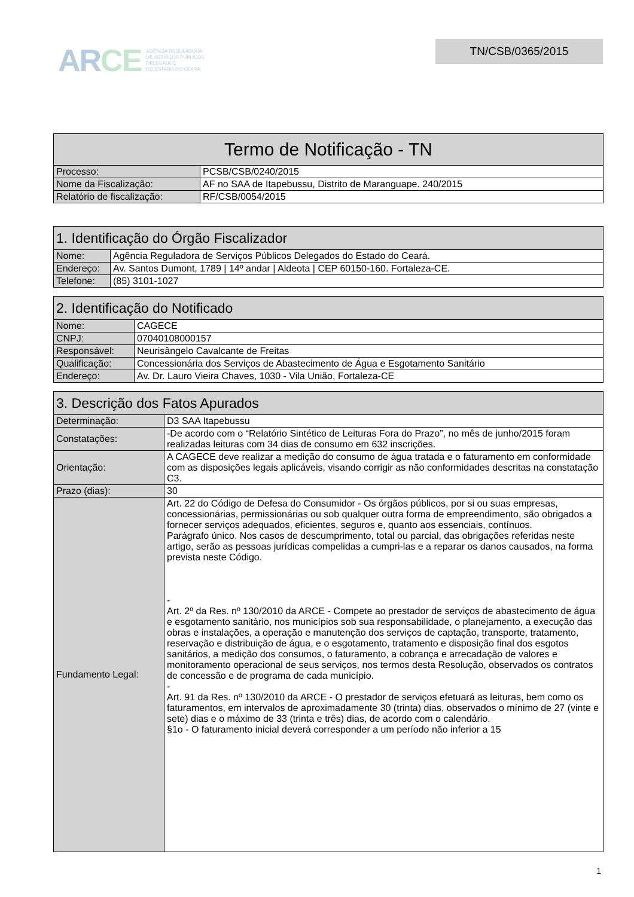ARCE
AGÊNCIA REGULADORA
DE SERVIÇOS PÚBLICOS
DELEGADOS
DO ESTADO DO CEARÁ
TN/CSB/0365/2015
| Termo de Notificação - TN | |
| --- | --- |
| Processo: | PCSB/CSB/0240/2015 |
| Nome da Fiscalização: | AF no SAA de Itapebussu, Distrito de Maranguape. 240/2015 |
| Relatório de fiscalização: | RF/CSB/0054/2015 |
| 1. Identificação do Órgão Fiscalizador | |
| --- | --- |
| Nome: | Agência Reguladora de Serviços Públicos Delegados do Estado do Ceará. |
| Endereço: | Av. Santos Dumont, 1789 / 14º andar / Aldeota / CEP 60150-160. Fortaleza-CE. |
| Telefone: | (85) 3101-1027 |
| 2. Identificação do Notificado | |
| --- | --- |
| Nome: | CAGECE |
| CNPJ: | 07040108000157 |
| Responsável: | Neurisângelo Cavalcante de Freitas |
| Qualificação: | Concessionária dos Serviços de Abastecimento de Água e Esgotamento Sanitário |
| Endereço: | Av. Dr. Lauro Vieira Chaves, 1030 - Vila União, Fortaleza-CE |
| 3. Descrição dos Fatos Apurados | |
| --- | --- |
| Determinação: | D3 SAA Itapebussu |
| Constatações: | -De acordo com o “Relatório Sintético de Leituras Fora do Prazo”, no mês de junho/2015 foram realizadas leituras com 34 dias de consumo em 632 inscrições. |
| Orientação: | A CAGECE deve realizar a medição do consumo de água tratada e o faturamento em conformidade com as disposições legais aplicáveis, visando corrigir as não conformidades descritas na constatação C3. |
| Prazo (dias): | 30 |
| Fundamento Legal: | Art. 22 do Código de Defesa do Consumidor - Os órgãos públicos, por si ou suas empresas, concessionárias, permissionárias ou sob qualquer outra forma de empreendimento, são obrigados a fornecer serviços adequados, eficientes, seguros e, quanto aos essenciais, contínuos. Parágrafo único. Nos casos de descumprimento, total ou parcial, das obrigações referidas neste artigo, serão as pessoas jurídicas compelidas a cumpri-las e a reparar os danos causados, na forma prevista neste Código. - Art. 2º da Res. nº 130/2010 da ARCE - Compete ao prestador de serviços de abastecimento de água e esgotamento sanitário, nos municípios sob sua responsabilidade, o planejamento, a execução das obras e instalações, a operação e manutenção dos serviços de captação, transporte, tratamento, reservação e distribuição de água, e o esgotamento, tratamento e disposição final dos esgotos sanitários, a medição dos consumos, o faturamento, a cobrança e arrecadação de valores e monitoramento operacional de seus serviços, nos termos desta Resolução, observados os contratos de concessão e de programa de cada município. - Art. 91 da Res. nº 130/2010 da ARCE - O prestador de serviços efetuará as leituras, bem como os faturamentos, em intervalos de aproximadamente 30 (trinta) dias, observados o mínimo de 27 (vinte e sete) dias e o máximo de 33 (trinta e três) dias, de acordo com o calendário. §1o - O faturamento inicial deverá corresponder a um período não inferior a 15 |
1